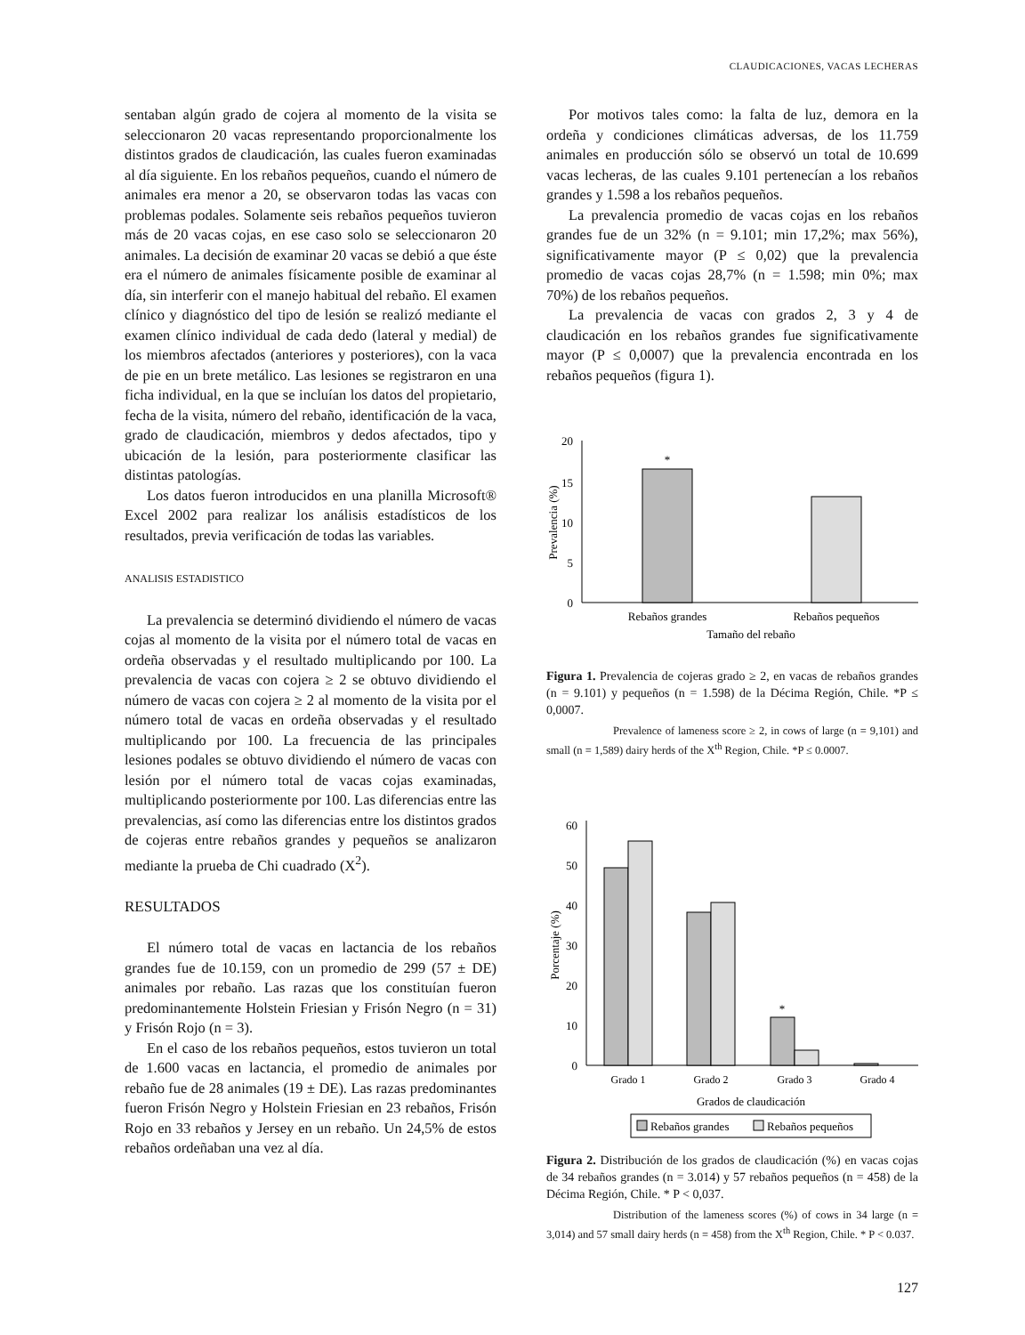CLAUDICACIONES, VACAS LECHERAS
sentaban algún grado de cojera al momento de la visita se seleccionaron 20 vacas representando proporcionalmente los distintos grados de claudicación, las cuales fueron examinadas al día siguiente. En los rebaños pequeños, cuando el número de animales era menor a 20, se observaron todas las vacas con problemas podales. Solamente seis rebaños pequeños tuvieron más de 20 vacas cojas, en ese caso solo se seleccionaron 20 animales. La decisión de examinar 20 vacas se debió a que éste era el número de animales físicamente posible de examinar al día, sin interferir con el manejo habitual del rebaño. El examen clínico y diagnóstico del tipo de lesión se realizó mediante el examen clínico individual de cada dedo (lateral y medial) de los miembros afectados (anteriores y posteriores), con la vaca de pie en un brete metálico. Las lesiones se registraron en una ficha individual, en la que se incluían los datos del propietario, fecha de la visita, número del rebaño, identificación de la vaca, grado de claudicación, miembros y dedos afectados, tipo y ubicación de la lesión, para posteriormente clasificar las distintas patologías.
Los datos fueron introducidos en una planilla Microsoft® Excel 2002 para realizar los análisis estadísticos de los resultados, previa verificación de todas las variables.
ANALISIS ESTADISTICO
La prevalencia se determinó dividiendo el número de vacas cojas al momento de la visita por el número total de vacas en ordeña observadas y el resultado multiplicando por 100. La prevalencia de vacas con cojera ≥ 2 se obtuvo dividiendo el número de vacas con cojera ≥ 2 al momento de la visita por el número total de vacas en ordeña observadas y el resultado multiplicando por 100. La frecuencia de las principales lesiones podales se obtuvo dividiendo el número de vacas con lesión por el número total de vacas cojas examinadas, multiplicando posteriormente por 100. Las diferencias entre las prevalencias, así como las diferencias entre los distintos grados de cojeras entre rebaños grandes y pequeños se analizaron mediante la prueba de Chi cuadrado (X<sup>2</sup>).
RESULTADOS
El número total de vacas en lactancia de los rebaños grandes fue de 10.159, con un promedio de 299 (57 ± DE) animales por rebaño. Las razas que los constituían fueron predominantemente Holstein Friesian y Frisón Negro (n = 31) y Frisón Rojo (n = 3).
En el caso de los rebaños pequeños, estos tuvieron un total de 1.600 vacas en lactancia, el promedio de animales por rebaño fue de 28 animales (19 ± DE). Las razas predominantes fueron Frisón Negro y Holstein Friesian en 23 rebaños, Frisón Rojo en 33 rebaños y Jersey en un rebaño. Un 24,5% de estos rebaños ordeñaban una vez al día.
Por motivos tales como: la falta de luz, demora en la ordeña y condiciones climáticas adversas, de los 11.759 animales en producción sólo se observó un total de 10.699 vacas lecheras, de las cuales 9.101 pertenecían a los rebaños grandes y 1.598 a los rebaños pequeños.
La prevalencia promedio de vacas cojas en los rebaños grandes fue de un 32% (n = 9.101; min 17,2%; max 56%), significativamente mayor (P ≤ 0,02) que la prevalencia promedio de vacas cojas 28,7% (n = 1.598; min 0%; max 70%) de los rebaños pequeños.
La prevalencia de vacas con grados 2, 3 y 4 de claudicación en los rebaños grandes fue significativamente mayor (P ≤ 0,0007) que la prevalencia encontrada en los rebaños pequeños (figura 1).
0
5
10
15
20
*
Rebaños grandes
Rebaños pequeños
Tamaño del rebaño
Prevalencia (%)
Figura 1. Prevalencia de cojeras grado ≥ 2, en vacas de rebaños grandes (n = 9.101) y pequeños (n = 1.598) de la Décima Región, Chile. *P ≤ 0,0007.
Prevalence of lameness score ≥ 2, in cows of large (n = 9,101) and small (n = 1,589) dairy herds of the X<sup>th</sup> Region, Chile. *P ≤ 0.0007.
0
10
20
30
40
50
60
*
Grado 1
Grado 2
Grado 3
Grado 4
Grados de claudicación
Rebaños grandes
Rebaños pequeños
Porcentaje (%)
Figura 2. Distribución de los grados de claudicación (%) en vacas cojas de 34 rebaños grandes (n = 3.014) y 57 rebaños pequeños (n = 458) de la Décima Región, Chile. * P < 0,037.
Distribution of the lameness scores (%) of cows in 34 large (n = 3,014) and 57 small dairy herds (n = 458) from the X<sup>th</sup> Region, Chile. * P < 0.037.
127